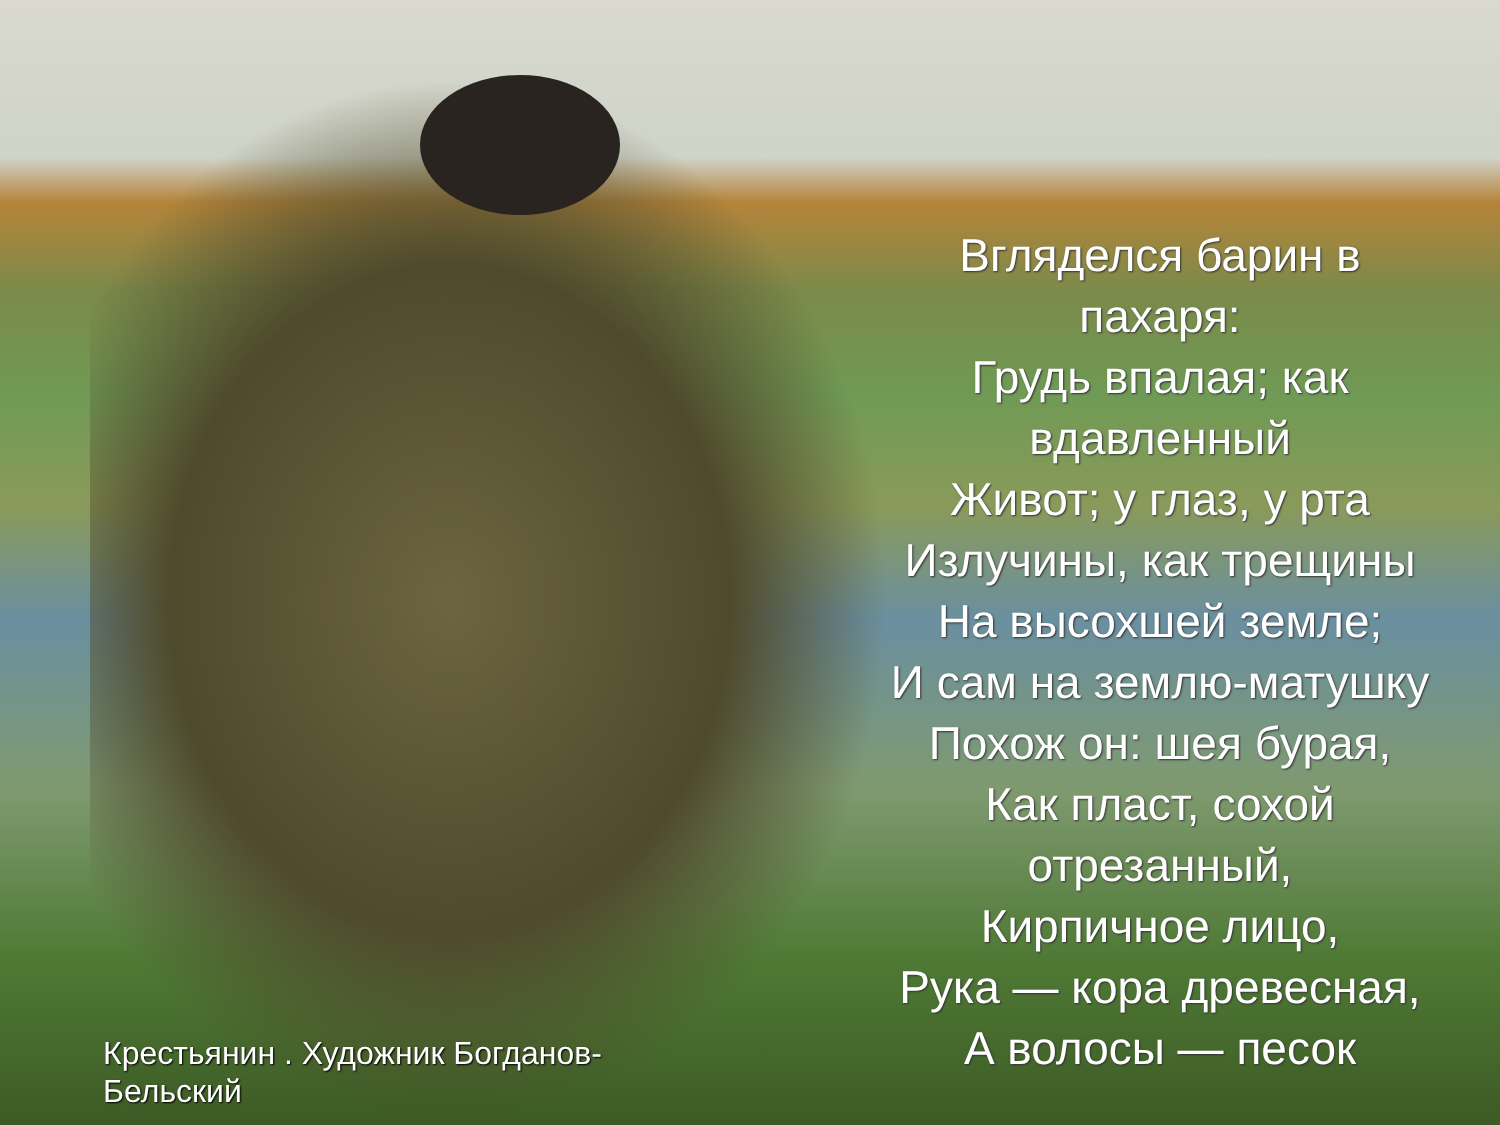Вгляделся барин в
пахаря:
Грудь впалая; как
вдавленный
Живот; у глаз, у рта
Излучины, как трещины
На высохшей земле;
И сам на землю-матушку
Похож он: шея бурая,
Как пласт, сохой
отрезанный,
Кирпичное лицо,
Рука — кора древесная,
А волосы — песок
Крестьянин . Художник Богданов-
Бельский